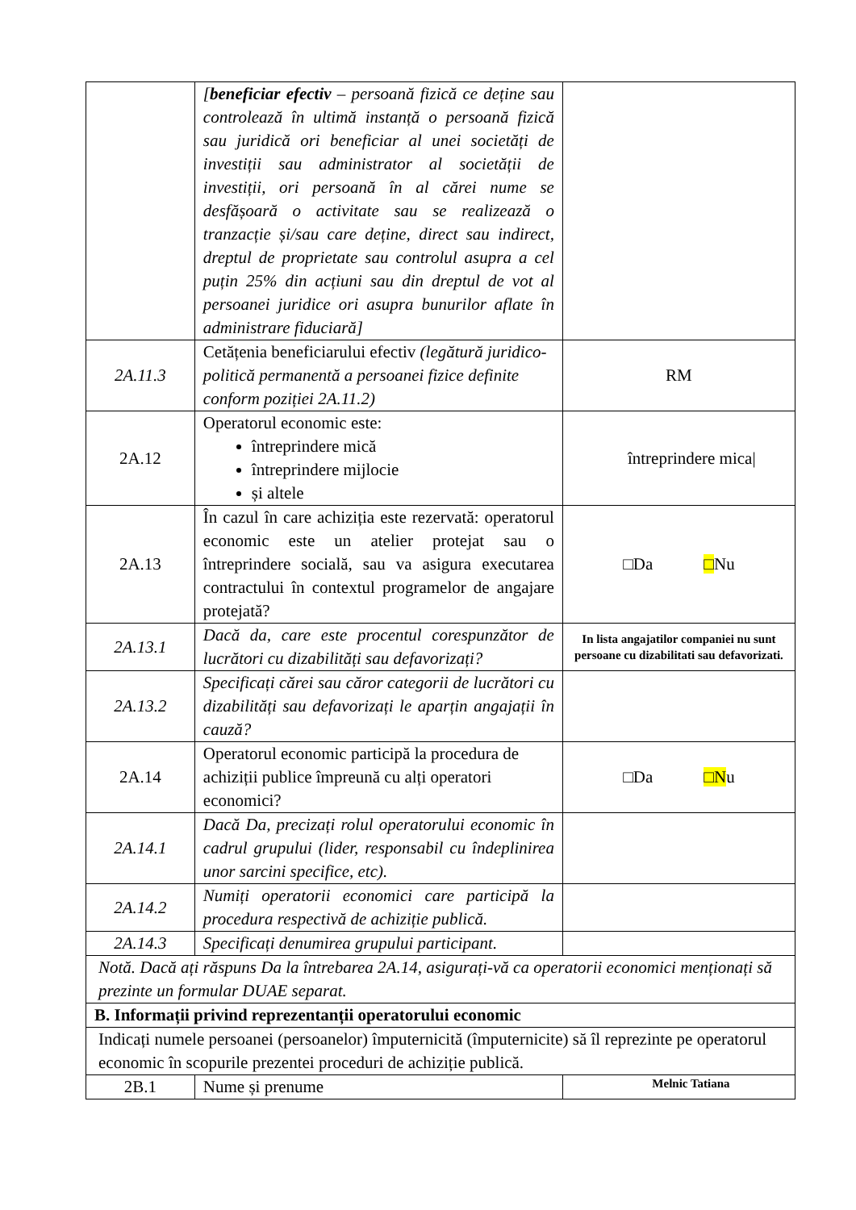| | [ beneficiar efectiv – persoană fizică ce deține sau controlează în ultimă instanță o persoană fizică sau juridică ori beneficiar al unei societăți de investiții sau administrator al societății de investiții, ori persoană în al cărei nume se desfășoară o activitate sau se realizează o tranzacție și/sau care deține, direct sau indirect, dreptul de proprietate sau controlul asupra a cel puțin 25% din acțiuni sau din dreptul de vot al persoanei juridice ori asupra bunurilor aflate în administrare fiduciară] | |
| 2A.11.3 | Cetățenia beneficiarului efectiv (legătură juridico-politică permanentă a persoanei fizice definite conform poziției 2A.11.2) | RM |
| 2A.12 | Operatorul economic este: întreprindere mică întreprindere mijlocie și altele | întreprindere mica/ |
| 2A.13 | În cazul în care achiziția este rezervată: operatorul economic este un atelier protejat sau o întreprindere socială, sau va asigura executarea contractului în contextul programelor de angajare protejată? | □Da □ Nu |
| 2A.13.1 | Dacă da, care este procentul corespunzător de lucrători cu dizabilități sau defavorizați? | In lista angajatilor companiei nu sunt persoane cu dizabilitati sau defavorizati. |
| 2A.13.2 | Specificați cărei sau căror categorii de lucrători cu dizabilități sau defavorizați le aparțin angajații în cauză? | |
| 2A.14 | Operatorul economic participă la procedura de achiziții publice împreună cu alți operatori economici? | □Da □N u |
| 2A.14.1 | Dacă Da, precizați rolul operatorului economic în cadrul grupului (lider, responsabil cu îndeplinirea unor sarcini specifice, etc). | |
| 2A.14.2 | Numiți operatorii economici care participă la procedura respectivă de achiziție publică. | |
| 2A.14.3 | Specificați denumirea grupului participant. | |
| Notă. Dacă ați răspuns Da la întrebarea 2A.14, asigurați-vă ca operatorii economici menționați să prezinte un formular DUAE separat. | | |
| B. Informații privind reprezentanții operatorului economic | | |
| Indicați numele persoanei (persoanelor) împuternicită (împuternicite) să îl reprezinte pe operatorul economic în scopurile prezentei proceduri de achiziție publică. | | |
| 2B.1 | Nume și prenume | Melnic Tatiana |